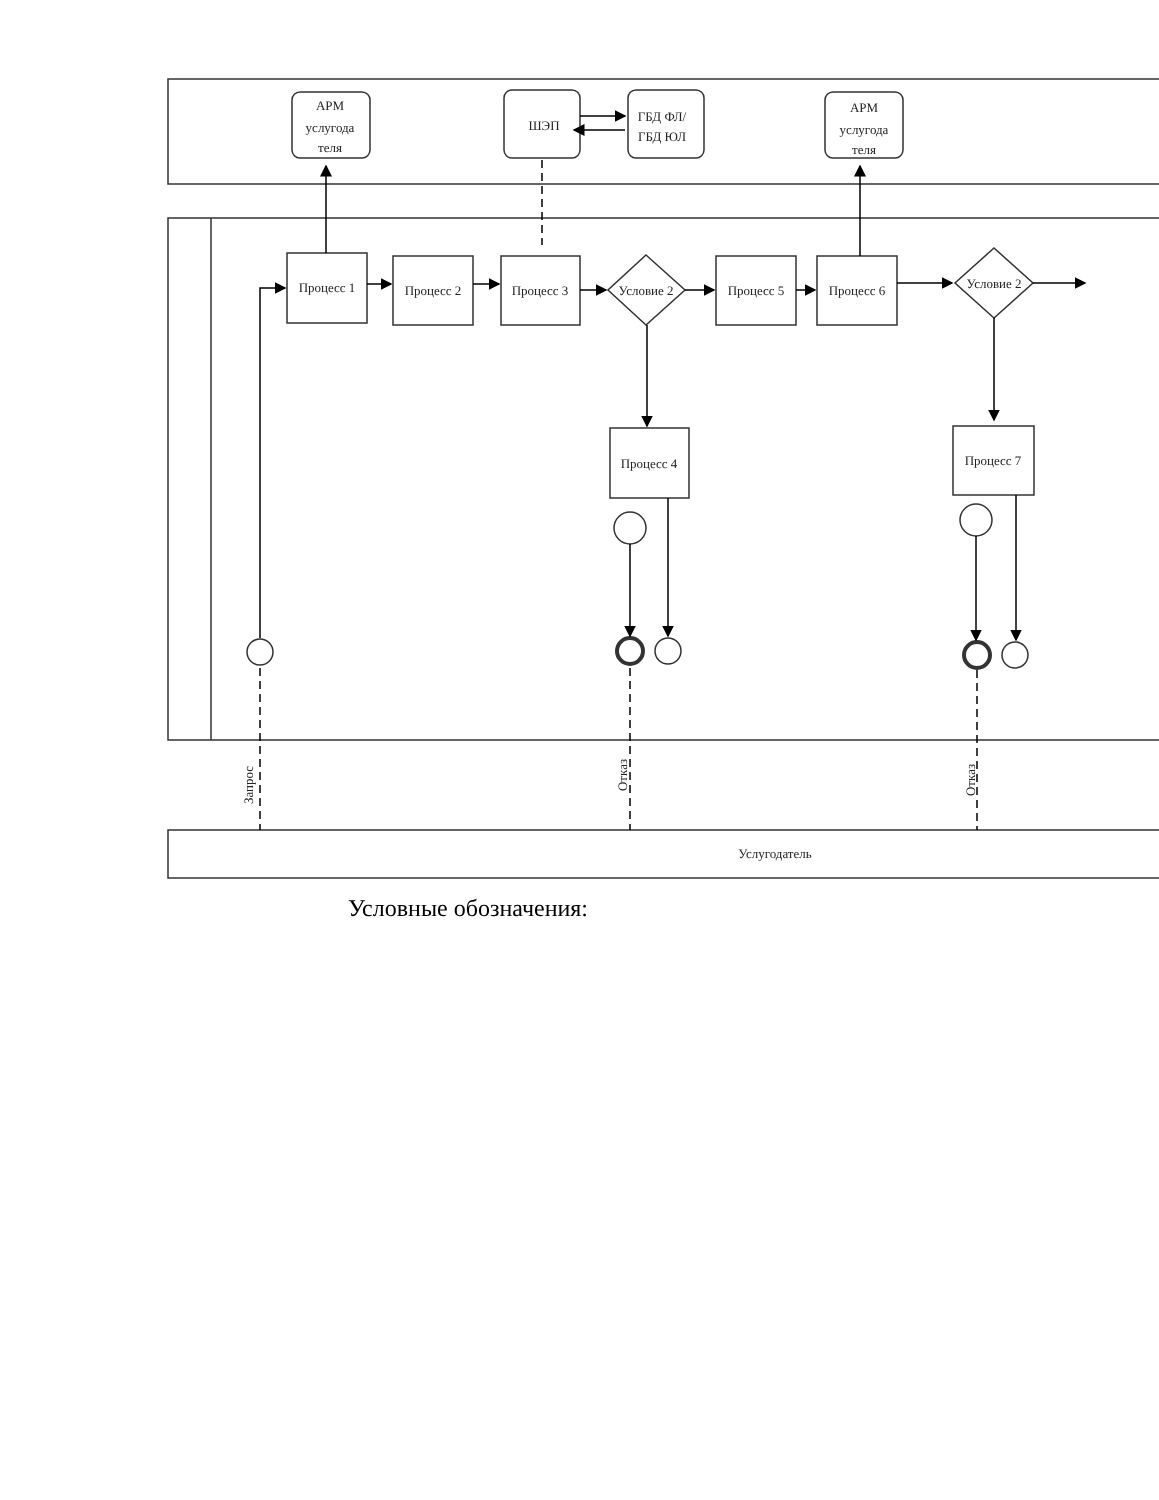АРМ
услугода
теля
ШЭП
ГБД ФЛ/
ГБД ЮЛ
АРМ
услугода
теля
Процесс 1
Процесс 2
Процесс 3
Условие 2
Процесс 5
Процесс 6
Условие 2
Процесс 4
Процесс 7
Услугодатель
Запрос
Отказ
Отказ
Условные обозначения: